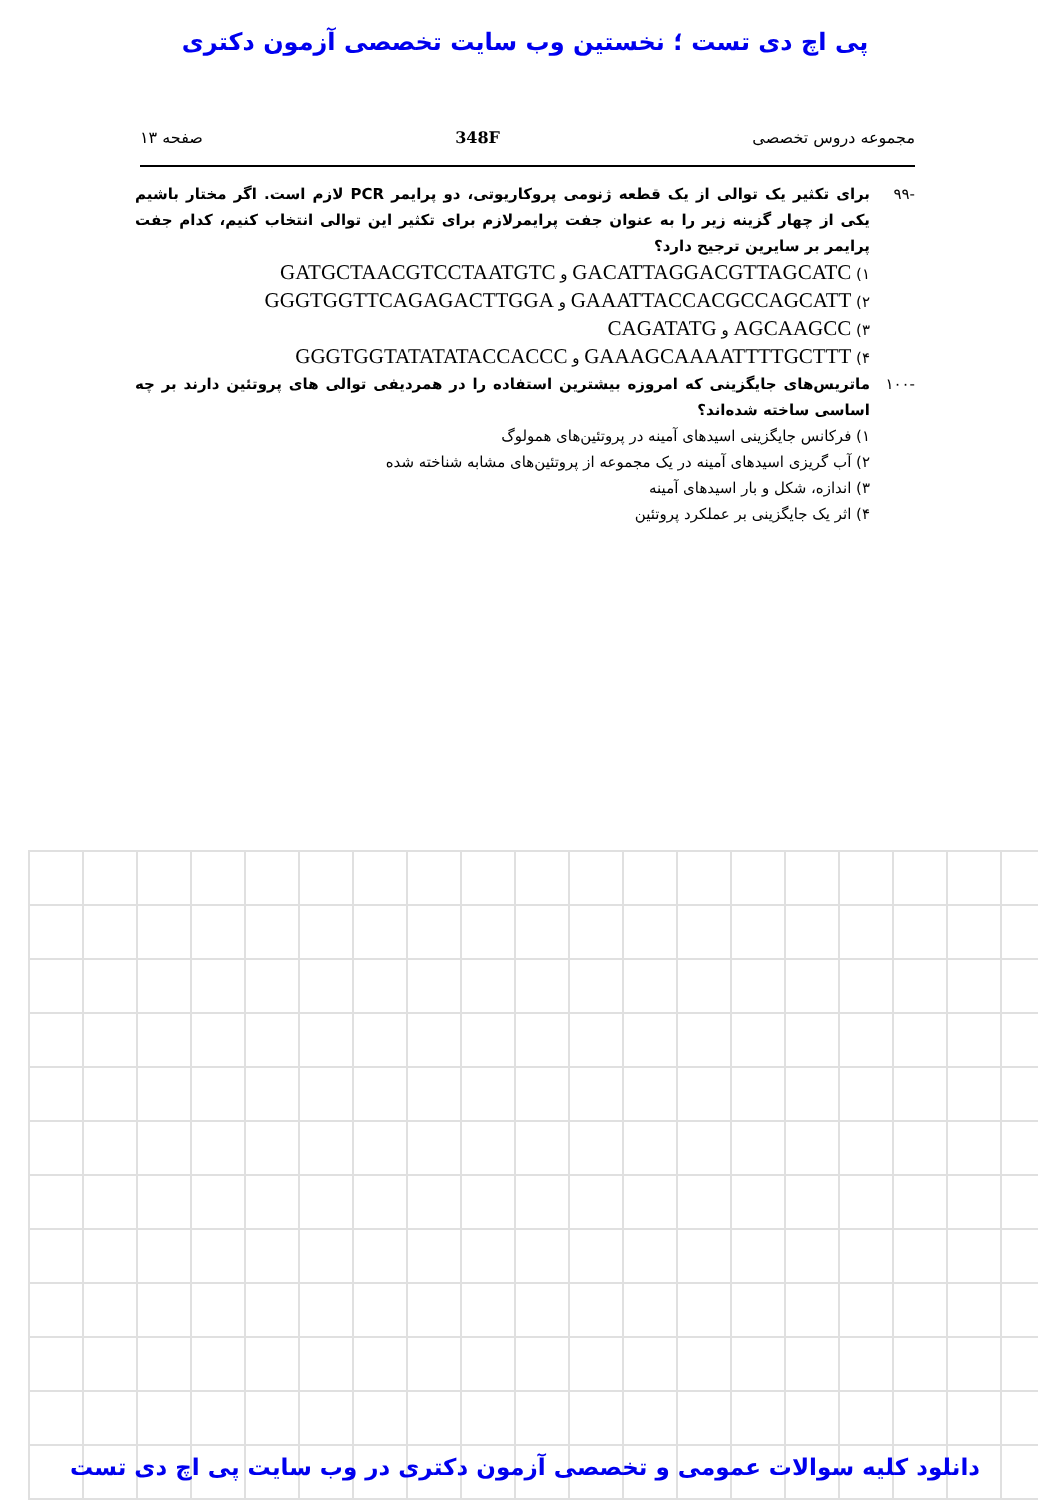پی اچ دی تست ؛ نخستین وب سایت تخصصی آزمون دکتری
مجموعه دروس تخصصی 348F صفحه ۱۳
-۹۹ برای تکثیر یک توالی از یک قطعه ژنومی پروکاریوتی، دو پرایمر PCR لازم است. اگر مختار باشیم یکی از چهار گزینه زیر را به عنوان جفت پرایمرلازم برای تکثیر این توالی انتخاب کنیم، کدام جفت پرایمر بر سایرین ترجیح دارد؟
۱) GACATTAGGACGTTAGCATC و GATGCTAACGTCCTAATGTC
۲) GAAATTACCACGCCAGCATT و GGGTGGTTCAGAGACTTGGA
۳) AGCAAGCC و CAGATATG
۴) GAAAGCAAAATTTTGCTTT و GGGTGGTATATATACCACCC
-۱۰۰ ماتریس‌های جایگزینی که امروزه بیشترین استفاده را در همردیفی توالی های پروتئین دارند بر چه اساسی ساخته شده‌اند؟
۱) فرکانس جایگزینی اسیدهای آمینه در پروتئین‌های همولوگ
۲) آب گریزی اسیدهای آمینه در یک مجموعه از پروتئین‌های مشابه شناخته شده
۳) اندازه، شکل و بار اسیدهای آمینه
۴) اثر یک جایگزینی بر عملکرد پروتئین
دانلود کلیه سوالات عمومی و تخصصی آزمون دکتری در وب سایت پی اچ دی تست